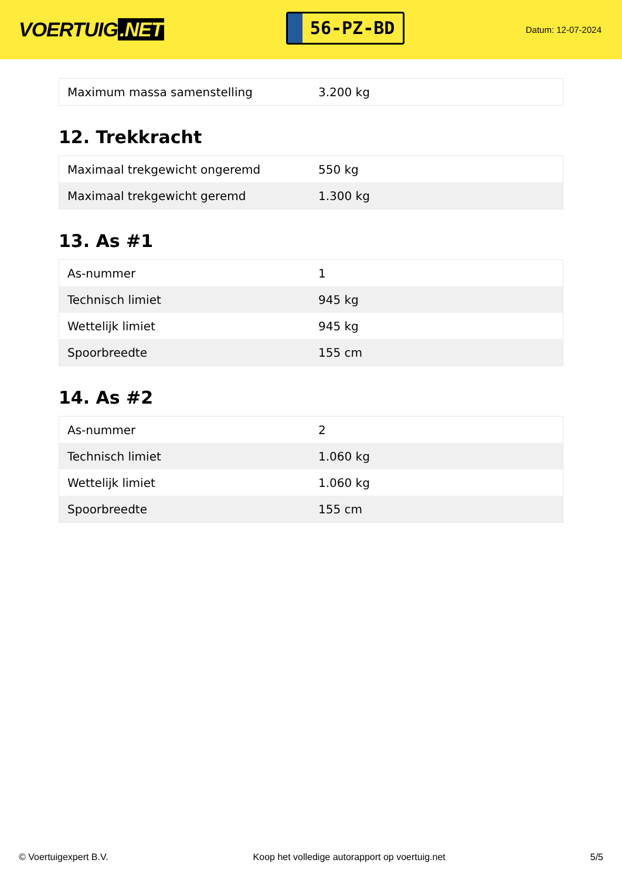VOERTUIG.NET
56-PZ-BD
Datum: 12-07-2024
| Maximum massa samenstelling | 3.200 kg |
12. Trekkracht
| Maximaal trekgewicht ongeremd | 550 kg |
| Maximaal trekgewicht geremd | 1.300 kg |
13. As #1
| As-nummer | 1 |
| Technisch limiet | 945 kg |
| Wettelijk limiet | 945 kg |
| Spoorbreedte | 155 cm |
14. As #2
| As-nummer | 2 |
| Technisch limiet | 1.060 kg |
| Wettelijk limiet | 1.060 kg |
| Spoorbreedte | 155 cm |
© Voertuigexpert B.V. Koop het volledige autorapport op voertuig.net 5/5